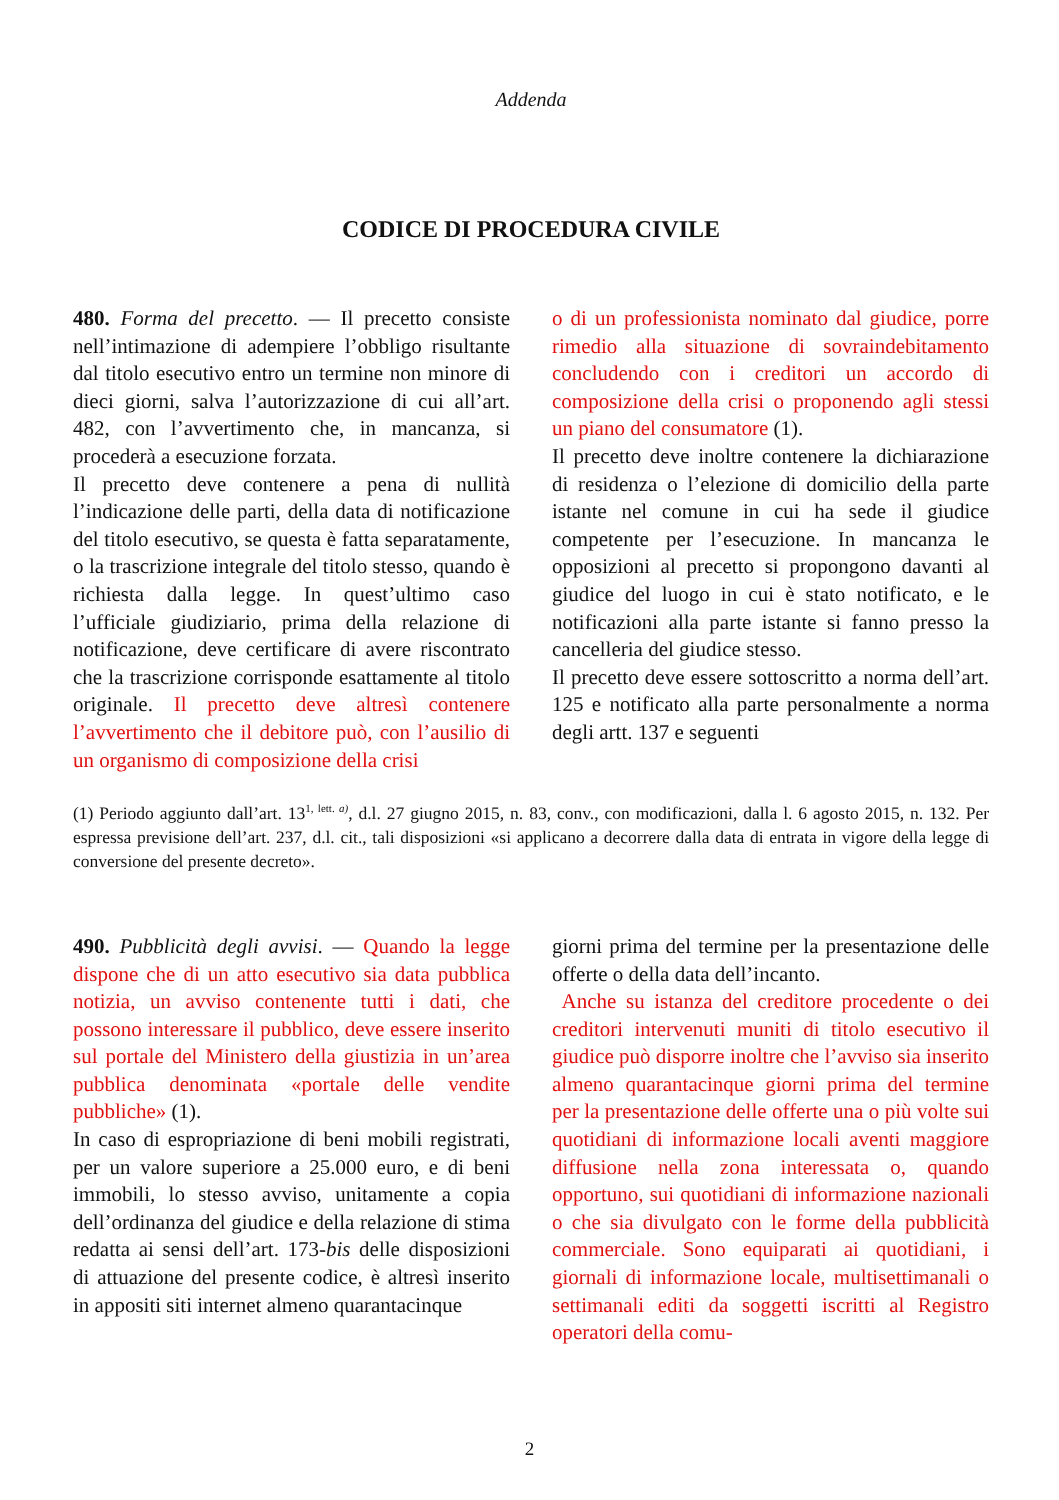Addenda
CODICE DI PROCEDURA CIVILE
480. Forma del precetto. — Il precetto consiste nell’intimazione di adempiere l’obbligo risultante dal titolo esecutivo entro un termine non minore di dieci giorni, salva l’autorizzazione di cui all’art. 482, con l’avvertimento che, in mancanza, si procederà a esecuzione forzata.
Il precetto deve contenere a pena di nullità l’indicazione delle parti, della data di notificazione del titolo esecutivo, se questa è fatta separatamente, o la trascrizione integrale del titolo stesso, quando è richiesta dalla legge. In quest’ultimo caso l’ufficiale giudiziario, prima della relazione di notificazione, deve certificare di avere riscontrato che la trascrizione corrisponde esattamente al titolo originale. Il precetto deve altresì contenere l’avvertimento che il debitore può, con l’ausilio di un organismo di composizione della crisi
o di un professionista nominato dal giudice, porre rimedio alla situazione di sovraindebitamento concludendo con i creditori un accordo di composizione della crisi o proponendo agli stessi un piano del consumatore (1).
Il precetto deve inoltre contenere la dichiarazione di residenza o l’elezione di domicilio della parte istante nel comune in cui ha sede il giudice competente per l’esecuzione. In mancanza le opposizioni al precetto si propongono davanti al giudice del luogo in cui è stato notificato, e le notificazioni alla parte istante si fanno presso la cancelleria del giudice stesso.
Il precetto deve essere sottoscritto a norma dell’art. 125 e notificato alla parte personalmente a norma degli artt. 137 e seguenti
(1) Periodo aggiunto dall’art. 13<sup>1, lett. a)</sup>, d.l. 27 giugno 2015, n. 83, conv., con modificazioni, dalla l. 6 agosto 2015, n. 132. Per espressa previsione dell’art. 237, d.l. cit., tali disposizioni «si applicano a decorrere dalla data di entrata in vigore della legge di conversione del presente decreto».
490. Pubblicità degli avvisi. — Quando la legge dispone che di un atto esecutivo sia data pubblica notizia, un avviso contenente tutti i dati, che possono interessare il pubblico, deve essere inserito sul portale del Ministero della giustizia in un’area pubblica denominata «portale delle vendite pubbliche» (1).
In caso di espropriazione di beni mobili registrati, per un valore superiore a 25.000 euro, e di beni immobili, lo stesso avviso, unitamente a copia dell’ordinanza del giudice e della relazione di stima redatta ai sensi dell’art. 173-bis delle disposizioni di attuazione del presente codice, è altresì inserito in appositi siti internet almeno quarantacinque
giorni prima del termine per la presentazione delle offerte o della data dell’incanto.
Anche su istanza del creditore procedente o dei creditori intervenuti muniti di titolo esecutivo il giudice può disporre inoltre che l’avviso sia inserito almeno quarantacinque giorni prima del termine per la presentazione delle offerte una o più volte sui quotidiani di informazione locali aventi maggiore diffusione nella zona interessata o, quando opportuno, sui quotidiani di informazione nazionali o che sia divulgato con le forme della pubblicità commerciale. Sono equiparati ai quotidiani, i giornali di informazione locale, multisettimanali o settimanali editi da soggetti iscritti al Registro operatori della comu-
2